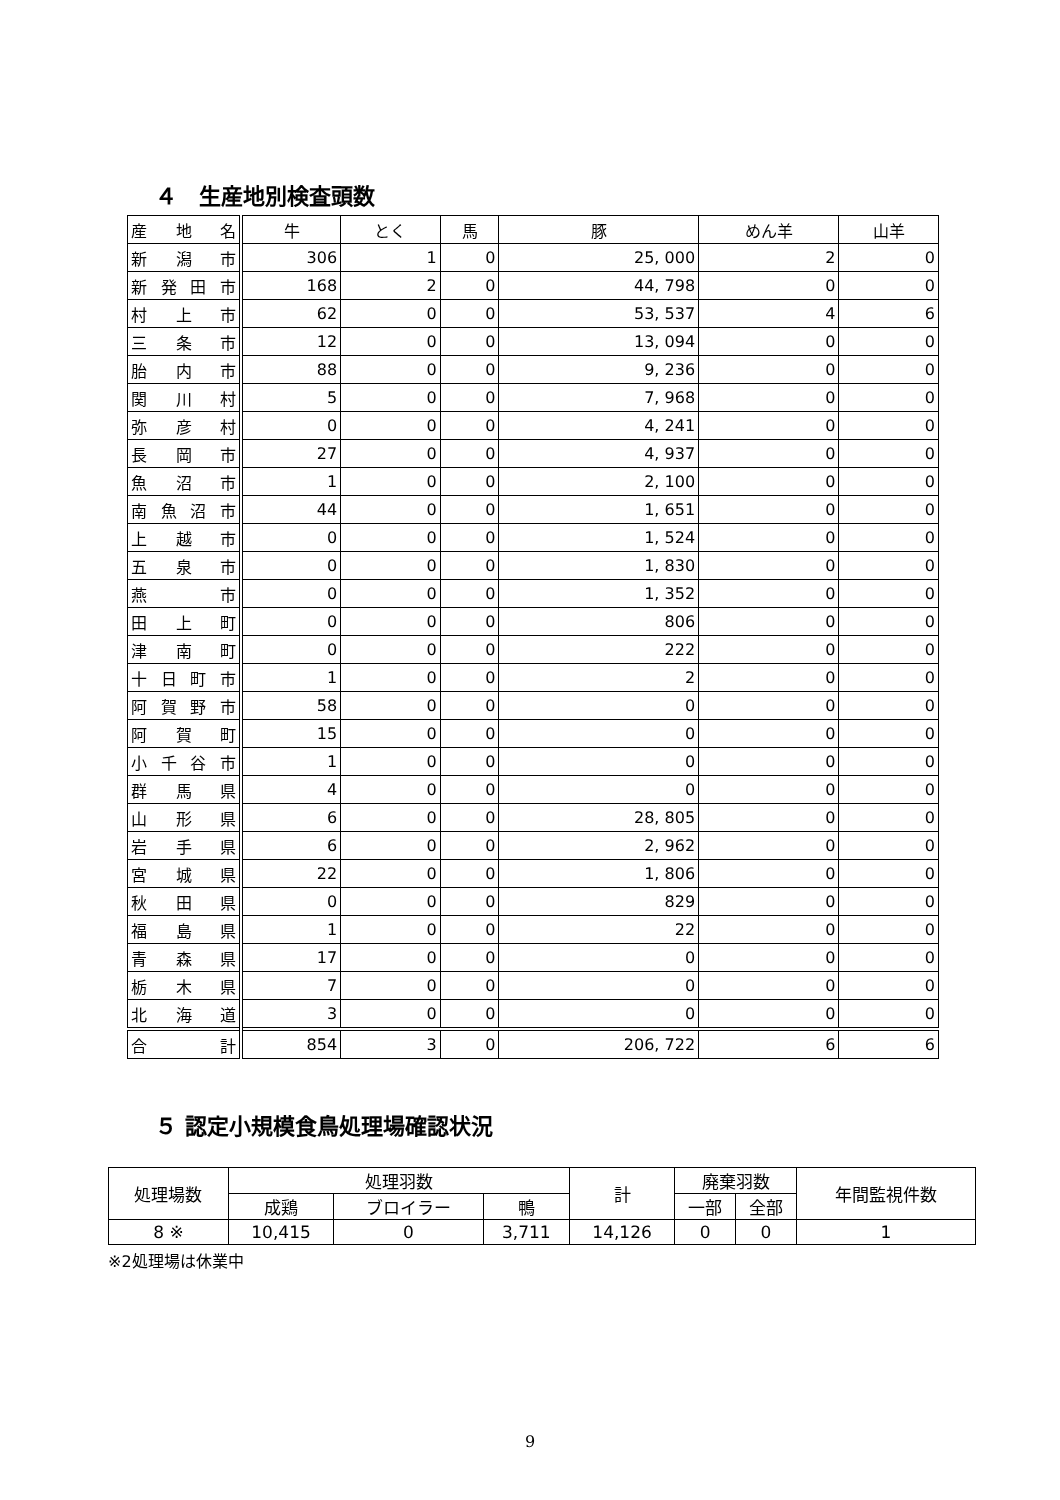４　生産地別検査頭数
| 産 地 名 | 牛 | とく | 馬 | 豚 | めん羊 | 山羊 |
| 新 潟 市 | 306 | 1 | 0 | 25, 000 | 2 | 0 |
| 新 発 田 市 | 168 | 2 | 0 | 44, 798 | 0 | 0 |
| 村 上 市 | 62 | 0 | 0 | 53, 537 | 4 | 6 |
| 三 条 市 | 12 | 0 | 0 | 13, 094 | 0 | 0 |
| 胎 内 市 | 88 | 0 | 0 | 9, 236 | 0 | 0 |
| 関 川 村 | 5 | 0 | 0 | 7, 968 | 0 | 0 |
| 弥 彦 村 | 0 | 0 | 0 | 4, 241 | 0 | 0 |
| 長 岡 市 | 27 | 0 | 0 | 4, 937 | 0 | 0 |
| 魚 沼 市 | 1 | 0 | 0 | 2, 100 | 0 | 0 |
| 南 魚 沼 市 | 44 | 0 | 0 | 1, 651 | 0 | 0 |
| 上 越 市 | 0 | 0 | 0 | 1, 524 | 0 | 0 |
| 五 泉 市 | 0 | 0 | 0 | 1, 830 | 0 | 0 |
| 燕 市 | 0 | 0 | 0 | 1, 352 | 0 | 0 |
| 田 上 町 | 0 | 0 | 0 | 806 | 0 | 0 |
| 津 南 町 | 0 | 0 | 0 | 222 | 0 | 0 |
| 十 日 町 市 | 1 | 0 | 0 | 2 | 0 | 0 |
| 阿 賀 野 市 | 58 | 0 | 0 | 0 | 0 | 0 |
| 阿 賀 町 | 15 | 0 | 0 | 0 | 0 | 0 |
| 小 千 谷 市 | 1 | 0 | 0 | 0 | 0 | 0 |
| 群 馬 県 | 4 | 0 | 0 | 0 | 0 | 0 |
| 山 形 県 | 6 | 0 | 0 | 28, 805 | 0 | 0 |
| 岩 手 県 | 6 | 0 | 0 | 2, 962 | 0 | 0 |
| 宮 城 県 | 22 | 0 | 0 | 1, 806 | 0 | 0 |
| 秋 田 県 | 0 | 0 | 0 | 829 | 0 | 0 |
| 福 島 県 | 1 | 0 | 0 | 22 | 0 | 0 |
| 青 森 県 | 17 | 0 | 0 | 0 | 0 | 0 |
| 栃 木 県 | 7 | 0 | 0 | 0 | 0 | 0 |
| 北 海 道 | 3 | 0 | 0 | 0 | 0 | 0 |
| 合 計 | 854 | 3 | 0 | 206, 722 | 6 | 6 |
５ 認定小規模食鳥処理場確認状況
| 処理場数 | 処理羽数 | | | 計 | 廃棄羽数 | | 年間監視件数 |
| | 成鶏 | ブロイラー | 鴨 | | 一部 | 全部 | |
| 8 ※ | 10,415 | 0 | 3,711 | 14,126 | 0 | 0 | 1 |
※2処理場は休業中
9